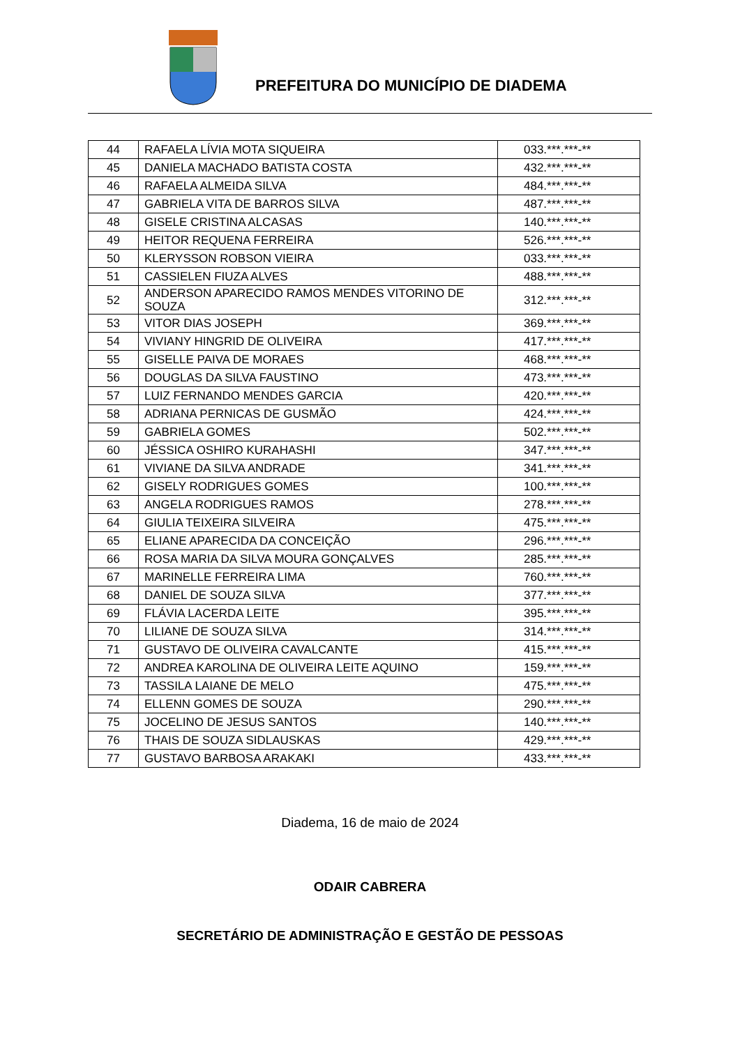PREFEITURA DO MUNICÍPIO DE DIADEMA
| 44 | RAFAELA LÍVIA MOTA SIQUEIRA | 033.***.***-** |
| 45 | DANIELA MACHADO BATISTA COSTA | 432.***.***-** |
| 46 | RAFAELA ALMEIDA SILVA | 484.***.***-** |
| 47 | GABRIELA VITA DE BARROS SILVA | 487.***.***-** |
| 48 | GISELE CRISTINA ALCASAS | 140.***.***-** |
| 49 | HEITOR REQUENA FERREIRA | 526.***.***-** |
| 50 | KLERYSSON ROBSON VIEIRA | 033.***.***-** |
| 51 | CASSIELEN FIUZA ALVES | 488.***.***-** |
| 52 | ANDERSON APARECIDO RAMOS MENDES VITORINO DE SOUZA | 312.***.***-** |
| 53 | VITOR DIAS JOSEPH | 369.***.***-** |
| 54 | VIVIANY HINGRID DE OLIVEIRA | 417.***.***-** |
| 55 | GISELLE PAIVA DE MORAES | 468.***.***-** |
| 56 | DOUGLAS DA SILVA FAUSTINO | 473.***.***-** |
| 57 | LUIZ FERNANDO MENDES GARCIA | 420.***.***-** |
| 58 | ADRIANA PERNICAS DE GUSMÃO | 424.***.***-** |
| 59 | GABRIELA GOMES | 502.***.***-** |
| 60 | JÉSSICA OSHIRO KURAHASHI | 347.***.***-** |
| 61 | VIVIANE DA SILVA ANDRADE | 341.***.***-** |
| 62 | GISELY RODRIGUES GOMES | 100.***.***-** |
| 63 | ANGELA RODRIGUES RAMOS | 278.***.***-** |
| 64 | GIULIA TEIXEIRA SILVEIRA | 475.***.***-** |
| 65 | ELIANE APARECIDA DA CONCEIÇÃO | 296.***.***-** |
| 66 | ROSA MARIA DA SILVA MOURA GONÇALVES | 285.***.***-** |
| 67 | MARINELLE FERREIRA LIMA | 760.***.***-** |
| 68 | DANIEL DE SOUZA SILVA | 377.***.***-** |
| 69 | FLÁVIA LACERDA LEITE | 395.***.***-** |
| 70 | LILIANE DE SOUZA SILVA | 314.***.***-** |
| 71 | GUSTAVO DE OLIVEIRA CAVALCANTE | 415.***.***-** |
| 72 | ANDREA KAROLINA DE OLIVEIRA LEITE AQUINO | 159.***.***-** |
| 73 | TASSILA LAIANE DE MELO | 475.***.***-** |
| 74 | ELLENN GOMES DE SOUZA | 290.***.***-** |
| 75 | JOCELINO DE JESUS SANTOS | 140.***.***-** |
| 76 | THAIS DE SOUZA SIDLAUSKAS | 429.***.***-** |
| 77 | GUSTAVO BARBOSA ARAKAKI | 433.***.***-** |
Diadema, 16 de maio de 2024
ODAIR CABRERA
SECRETÁRIO DE ADMINISTRAÇÃO E GESTÃO DE PESSOAS